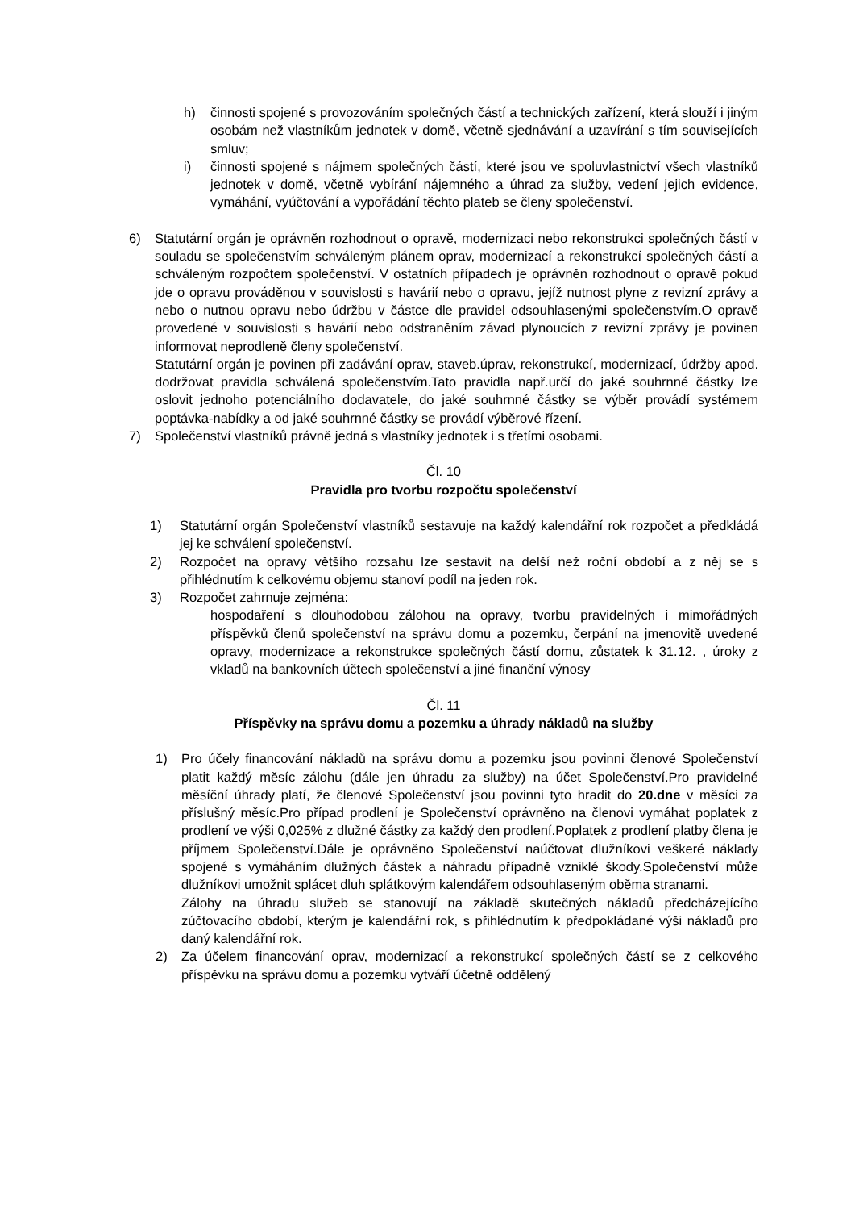h) činnosti spojené s provozováním společných částí a technických zařízení, která slouží i jiným osobám než vlastníkům jednotek v domě, včetně sjednávání a uzavírání s tím souvisejících smluv;
i) činnosti spojené s nájmem společných částí, které jsou ve spoluvlastnictví všech vlastníků jednotek v domě, včetně vybírání nájemného a úhrad za služby, vedení jejich evidence, vymáhání, vyúčtování a vypořádání těchto plateb se členy společenství.
6) Statutární orgán je oprávněn rozhodnout o opravě, modernizaci nebo rekonstrukci společných částí v souladu se společenstvím schváleným plánem oprav, modernizací a rekonstrukcí společných částí a schváleným rozpočtem společenství. V ostatních případech je oprávněn rozhodnout o opravě pokud jde o opravu prováděnou v souvislosti s havárií nebo o opravu, jejíž nutnost plyne z revizní zprávy a nebo o nutnou opravu nebo údržbu v částce dle pravidel odsouhlasenými společenstvím.O opravě provedené v souvislosti s havárií nebo odstraněním závad plynoucích z revizní zprávy je povinen informovat neprodleně členy společenství.
Statutární orgán je povinen při zadávání oprav, staveb.úprav, rekonstrukcí, modernizací, údržby apod. dodržovat pravidla schválená společenstvím.Tato pravidla např.určí do jaké souhrnné částky lze oslovit jednoho potenciálního dodavatele, do jaké souhrnné částky se výběr provádí systémem poptávka-nabídky a od jaké souhrnné částky se provádí výběrové řízení.
7) Společenství vlastníků právně jedná s vlastníky jednotek i s třetími osobami.
Čl. 10
Pravidla pro tvorbu rozpočtu společenství
1) Statutární orgán Společenství vlastníků sestavuje na každý kalendářní rok rozpočet a předkládá jej ke schválení společenství.
2) Rozpočet na opravy většího rozsahu lze sestavit na delší než roční období a z něj se s přihlédnutím k celkovému objemu stanoví podíl na jeden rok.
3) Rozpočet zahrnuje zejména:
hospodaření s dlouhodobou zálohou na opravy, tvorbu pravidelných i mimořádných příspěvků členů společenství na správu domu a pozemku, čerpání na jmenovitě uvedené opravy, modernizace a rekonstrukce společných částí domu, zůstatek k 31.12. , úroky z vkladů na bankovních účtech společenství a jiné finanční výnosy
Čl. 11
Příspěvky na správu domu a pozemku a úhrady nákladů na služby
1) Pro účely financování nákladů na správu domu a pozemku jsou povinni členové Společenství platit každý měsíc zálohu (dále jen úhradu za služby) na účet Společenství.Pro pravidelné měsíční úhrady platí, že členové Společenství jsou povinni tyto hradit do 20.dne v měsíci za příslušný měsíc.Pro případ prodlení je Společenství oprávněno na členovi vymáhat poplatek z prodlení ve výši 0,025% z dlužné částky za každý den prodlení.Poplatek z prodlení platby člena je příjmem Společenství.Dále je oprávněno Společenství naúčtovat dlužníkovi veškeré náklady spojené s vymáháním dlužných částek a náhradu případně vzniklé škody.Společenství může dlužníkovi umožnit splácet dluh splátkovým kalendářem odsouhlaseným oběma stranami.
Zálohy na úhradu služeb se stanovují na základě skutečných nákladů předcházejícího zúčtovacího období, kterým je kalendářní rok, s přihlédnutím k předpokládané výši nákladů pro daný kalendářní rok.
2) Za účelem financování oprav, modernizací a rekonstrukcí společných částí se z celkového příspěvku na správu domu a pozemku vytváří účetně oddělený